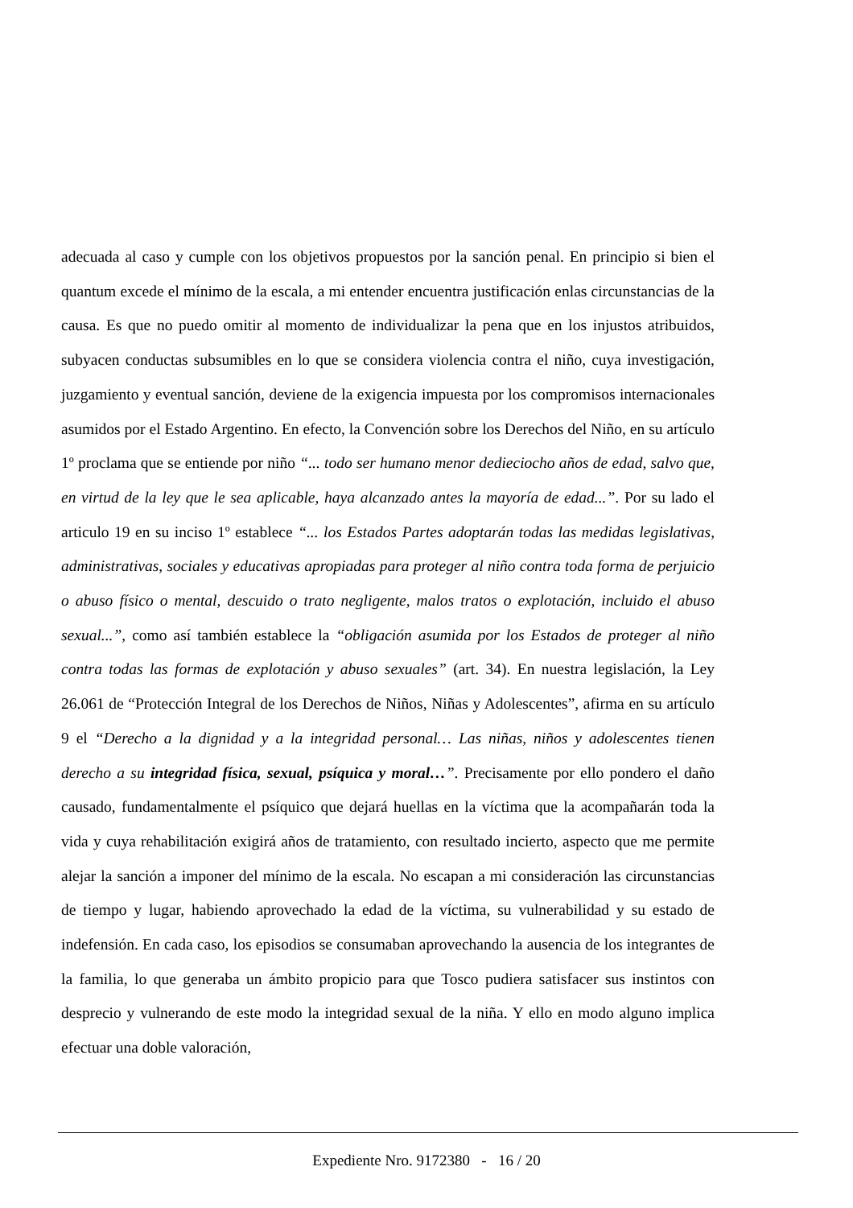adecuada al caso y cumple con los objetivos propuestos por la sanción penal. En principio si bien el quantum excede el mínimo de la escala, a mi entender encuentra justificación enlas circunstancias de la causa. Es que no puedo omitir al momento de individualizar la pena que en los injustos atribuidos, subyacen conductas subsumibles en lo que se considera violencia contra el niño, cuya investigación, juzgamiento y eventual sanción, deviene de la exigencia impuesta por los compromisos internacionales asumidos por el Estado Argentino. En efecto, la Convención sobre los Derechos del Niño, en su artículo 1º proclama que se entiende por niño “... todo ser humano menor dedieciocho años de edad, salvo que, en virtud de la ley que le sea aplicable, haya alcanzado antes la mayoría de edad...”. Por su lado el articulo 19 en su inciso 1º establece “... los Estados Partes adoptarán todas las medidas legislativas, administrativas, sociales y educativas apropiadas para proteger al niño contra toda forma de perjuicio o abuso físico o mental, descuido o trato negligente, malos tratos o explotación, incluido el abuso sexual...”, como así también establece la “obligación asumida por los Estados de proteger al niño contra todas las formas de explotación y abuso sexuales” (art. 34). En nuestra legislación, la Ley 26.061 de “Protección Integral de los Derechos de Niños, Niñas y Adolescentes”, afirma en su artículo 9 el “Derecho a la dignidad y a la integridad personal… Las niñas, niños y adolescentes tienen derecho a su integridad física, sexual, psíquica y moral…”. Precisamente por ello pondero el daño causado, fundamentalmente el psíquico que dejará huellas en la víctima que la acompañarán toda la vida y cuya rehabilitación exigirá años de tratamiento, con resultado incierto, aspecto que me permite alejar la sanción a imponer del mínimo de la escala. No escapan a mi consideración las circunstancias de tiempo y lugar, habiendo aprovechado la edad de la víctima, su vulnerabilidad y su estado de indefensión. En cada caso, los episodios se consumaban aprovechando la ausencia de los integrantes de la familia, lo que generaba un ámbito propicio para que Tosco pudiera satisfacer sus instintos con desprecio y vulnerando de este modo la integridad sexual de la niña. Y ello en modo alguno implica efectuar una doble valoración,
Expediente Nro. 9172380 - 16 / 20